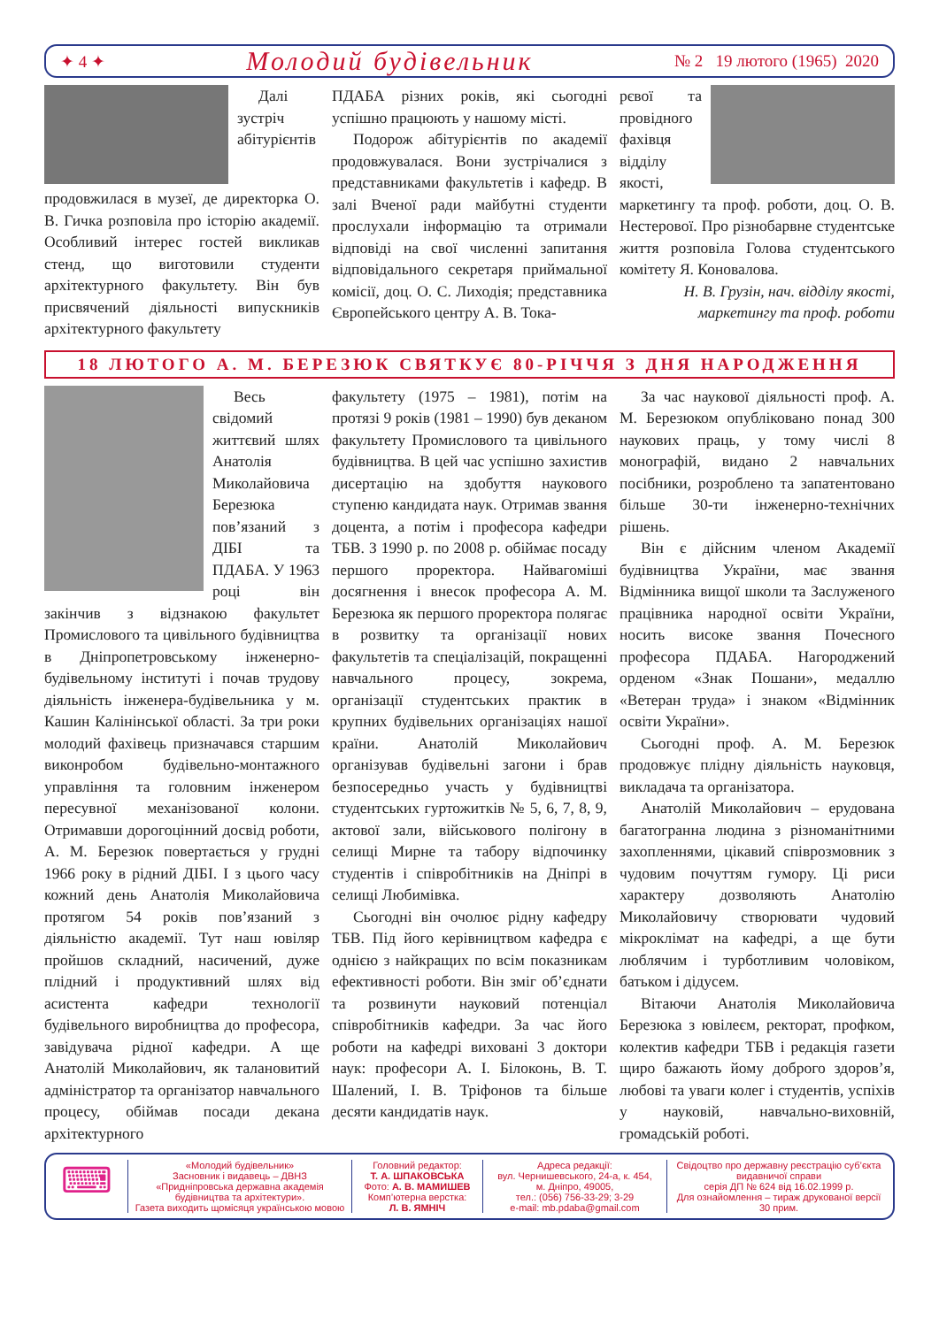✦ 4 ✦ Молодий будівельник № 2 19 лютого (1965) 2020
Далі зустріч абітурієнтів продовжилася в музеї, де директорка О. В. Гичка розповіла про історію академії. Особливий інтерес гостей викликав стенд, що виготовили студенти архітектурного факультету. Він був присвячений діяльності випускників архітектурного факультету
ПДАБА різних років, які сьогодні успішно працюють у нашому місті.
Подорож абітурієнтів по академії продовжувалася. Вони зустрічалися з представниками факультетів і кафедр. В залі Вченої ради майбутні студенти прослухали інформацію та отримали відповіді на свої численні запитання відповідального секретаря приймальної комісії, доц. О. С. Лиходія; представника Європейського центру А. В. Тока-
рєвої та провідного фахівця відділу якості, маркетингу та проф. роботи, доц. О. В. Нестерової. Про різнобарвне студентське життя розповіла Голова студентського комітету Я. Коновалова.
Н. В. Грузін, нач. відділу якості, маркетингу та проф. роботи
18 ЛЮТОГО А. М. БЕРЕЗЮК СВЯТКУЄ 80-РІЧЧЯ З ДНЯ НАРОДЖЕННЯ
Весь свідомий життєвий шлях Анатолія Миколайовича Березюка пов’язаний з ДІБІ та ПДАБА. У 1963 році він закінчив з відзнакою факультет Промислового та цивільного будівництва в Дніпропетровському інженерно-будівельному інституті і почав трудову діяльність інженера-будівельника у м. Кашин Калінінської області. За три роки молодий фахівець призначався старшим виконробом будівельно-монтажного управління та головним інженером пересувної механізованої колони. Отримавши дорогоцінний досвід роботи, А. М. Березюк повертається у грудні 1966 року в рідний ДІБІ. І з цього часу кожний день Анатолія Миколайовича протягом 54 років пов’язаний з діяльністю академії. Тут наш ювіляр пройшов складний, насичений, дуже плідний і продуктивний шлях від асистента кафедри технології будівельного виробництва до професора, завідувача рідної кафедри. А ще Анатолій Миколайович, як талановитий адміністратор та організатор навчального процесу, обіймав посади декана архітектурного
факультету (1975 – 1981), потім на протязі 9 років (1981 – 1990) був деканом факультету Промислового та цивільного будівництва. В цей час успішно захистив дисертацію на здобуття наукового ступеню кандидата наук. Отримав звання доцента, а потім і професора кафедри ТБВ. З 1990 р. по 2008 р. обіймає посаду першого проректора. Найвагоміші досягнення і внесок професора А. М. Березюка як першого проректора полягає в розвитку та організації нових факультетів та спеціалізацій, покращенні навчального процесу, зокрема, організації студентських практик в крупних будівельних організаціях нашої країни. Анатолій Миколайович організував будівельні загони і брав безпосередньо участь у будівництві студентських гуртожитків № 5, 6, 7, 8, 9, актової зали, військового полігону в селищі Мирне та табору відпочинку студентів і співробітників на Дніпрі в селищі Любимівка.
Сьогодні він очолює рідну кафедру ТБВ. Під його керівництвом кафедра є однією з найкращих по всім показникам ефективності роботи. Він зміг об’єднати та розвинути науковий потенціал співробітників кафедри. За час його роботи на кафедрі виховані 3 доктори наук: професори А. І. Білоконь, В. Т. Шалений, І. В. Тріфонов та більше десяти кандидатів наук.
За час наукової діяльності проф. А. М. Березюком опубліковано понад 300 наукових праць, у тому числі 8 монографій, видано 2 навчальних посібники, розроблено та запатентовано більше 30-ти інженерно-технічних рішень.
Він є дійсним членом Академії будівництва України, має звання Відмінника вищої школи та Заслуженого працівника народної освіти України, носить високе звання Почесного професора ПДАБА. Нагороджений орденом «Знак Пошани», медаллю «Ветеран труда» і знаком «Відмінник освіти України».
Сьогодні проф. А. М. Березюк продовжує плідну діяльність науковця, викладача та організатора.
Анатолій Миколайович – ерудована багатогранна людина з різноманітними захопленнями, цікавий співрозмовник з чудовим почуттям гумору. Ці риси характеру дозволяють Анатолію Миколайовичу створювати чудовий мікроклімат на кафедрі, а ще бути люблячим і турботливим чоловіком, батьком і дідусем.
Вітаючи Анатолія Миколайовича Березюка з ювілеєм, ректорат, профком, колектив кафедри ТБВ і редакція газети щиро бажають йому доброго здоров’я, любові та уваги колег і студентів, успіхів у науковій, навчально-виховній, громадській роботі.
⌨
«Молодий будівельник»
Засновник і видавець – ДВНЗ «Придніпровська державна академія будівництва та архітектури».
Газета виходить щомісяця українською мовою
Головний редактор:
Т. А. ШПАКОВСЬКА
Фото: А. В. МАМИШЕВ
Комп’ютерна верстка:
Л. В. ЯМНІЧ
Адреса редакції:
вул. Чернишевського, 24-а, к. 454,
м. Дніпро, 49005,
тел.: (056) 756-33-29; 3-29
e-mail: mb.pdaba@gmail.com
Свідоцтво про державну реєстрацію суб’єкта видавничої справи
серія ДП № 624 від 16.02.1999 р.
Для ознайомлення – тираж друкованої версії 30 прим.